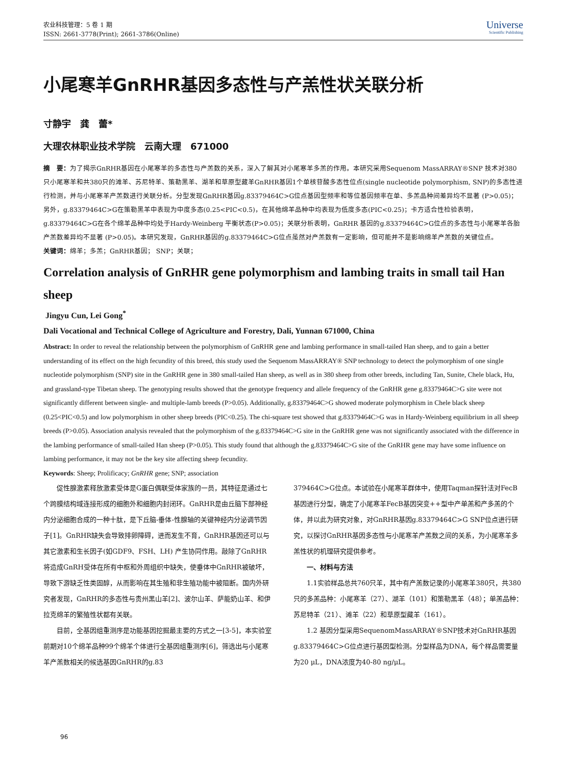农业科技管理：5 卷 1 期
ISSN: 2661-3778(Print); 2661-3786(Online)
Universe
Scientific Publishing
小尾寒羊GnRHR基因多态性与产羔性状关联分析
寸静宇　龚　蕾*
大理农林职业技术学院　云南大理　671000
摘　要：为了揭示GnRHR基因在小尾寒羊的多态性与产羔数的关系，深入了解其对小尾寒羊多羔的作用。本研究采用Sequenom MassARRAY®SNP 技术对380只小尾寒羊和共380只的滩羊、苏尼特羊、策勒黑羊、湖羊和草原型藏羊GnRHR基因1个单核苷酸多态性位点(single nucleotide polymorphism, SNP)的多态性进行检测，并与小尾寒羊产羔数进行关联分析。分型发现GnRHR基因g.83379464C>G位点基因型频率和等位基因频率在单、多羔品种间差异均不显著 (P>0.05)；另外，g.83379464C>G在策勒黑羊中表现为中度多态(0.25<PIC<0.5)，在其他绵羊品种中均表现为低度多态(PIC<0.25)；卡方适合性检验表明，g.83379464C>G在各个绵羊品种中均处于Hardy-Weinberg 平衡状态(P>0.05)；关联分析表明，GnRHR 基因的g.83379464C>G位点的多态性与小尾寒羊各胎产羔数差异均不显著 (P>0.05)。本研究发现，GnRHR基因的g.83379464C>G位点虽然对产羔数有一定影响，但可能并不是影响绵羊产羔数的关键位点。
关键词：绵羊；多羔；GnRHR基因； SNP；关联；
Correlation analysis of GnRHR gene polymorphism and lambing traits in small tail Han sheep
Jingyu Cun, Lei Gong<sup>*</sup>
Dali Vocational and Technical College of Agriculture and Forestry, Dali, Yunnan 671000, China
Abstract: In order to reveal the relationship between the polymorphism of GnRHR gene and lambing performance in small-tailed Han sheep, and to gain a better understanding of its effect on the high fecundity of this breed, this study used the Sequenom MassARRAY® SNP technology to detect the polymorphism of one single nucleotide polymorphism (SNP) site in the GnRHR gene in 380 small-tailed Han sheep, as well as in 380 sheep from other breeds, including Tan, Sunite, Chele black, Hu, and grassland-type Tibetan sheep. The genotyping results showed that the genotype frequency and allele frequency of the GnRHR gene g.83379464C>G site were not significantly different between single- and multiple-lamb breeds (P>0.05). Additionally, g.83379464C>G showed moderate polymorphism in Chele black sheep (0.25<PIC<0.5) and low polymorphism in other sheep breeds (PIC<0.25). The chi-square test showed that g.83379464C>G was in Hardy-Weinberg equilibrium in all sheep breeds (P>0.05). Association analysis revealed that the polymorphism of the g.83379464C>G site in the GnRHR gene was not significantly associated with the difference in the lambing performance of small-tailed Han sheep (P>0.05). This study found that although the g.83379464C>G site of the GnRHR gene may have some influence on lambing performance, it may not be the key site affecting sheep fecundity.
Keywords: Sheep; Prolificacy; GnRHR gene; SNP; association
促性腺激素释放激素受体是G蛋白偶联受体家族的一员，其特征是通过七个跨膜结构域连接形成的细胞外和细胞内封闭环。GnRHR是由丘脑下部神经内分泌细胞合成的一种十肽，是下丘脑-垂体-性腺轴的关键神经内分泌调节因子[1]。GnRHR缺失会导致排卵障碍，进而发生不育，GnRHR基因还可以与其它激素和生长因子(如GDF9、FSH、LH) 产生协同作用。敲除了GnRHR将造成GnRH受体在所有中枢和外周组织中缺失，使垂体中GnRHR被破坏，导致下游缺乏性类固醇，从而影响在其生殖和非生殖功能中被阻断。国内外研究者发现，GnRHR的多态性与贵州黑山羊[2]、波尔山羊、萨能奶山羊、和伊拉克绵羊的繁殖性状都有关联。
目前，全基因组重测序是功能基因挖掘最主要的方式之一[3-5]，本实验室前期对10个绵羊品种99个绵羊个体进行全基因组重测序[6]，筛选出与小尾寒羊产羔数相关的候选基因GnRHR的g.83
379464C>G位点。本试验在小尾寒羊群体中，使用Taqman探针法对FecB基因进行分型，确定了小尾寒羊FecB基因突变++型中产单羔和产多羔的个体，并以此为研究对象，对GnRHR基因g.83379464C>G SNP位点进行研究，以探讨GnRHR基因多态性与小尾寒羊产羔数之间的关系，为小尾寒羊多羔性状的机理研究提供参考。
一、材料与方法
1.1实验样品总共760只羊，其中有产羔数记录的小尾寒羊380只，共380只的多羔品种：小尾寒羊（27）、湖羊（101）和策勒黑羊（48）；单羔品种：苏尼特羊（21）、滩羊（22）和草原型藏羊（161）。
1.2 基因分型采用SequenomMassARRAY®SNP技术对GnRHR基因g.83379464C>G位点进行基因型检测。分型样品为DNA，每个样品需要量为20 μL，DNA浓度为40-80 ng/μL。
96